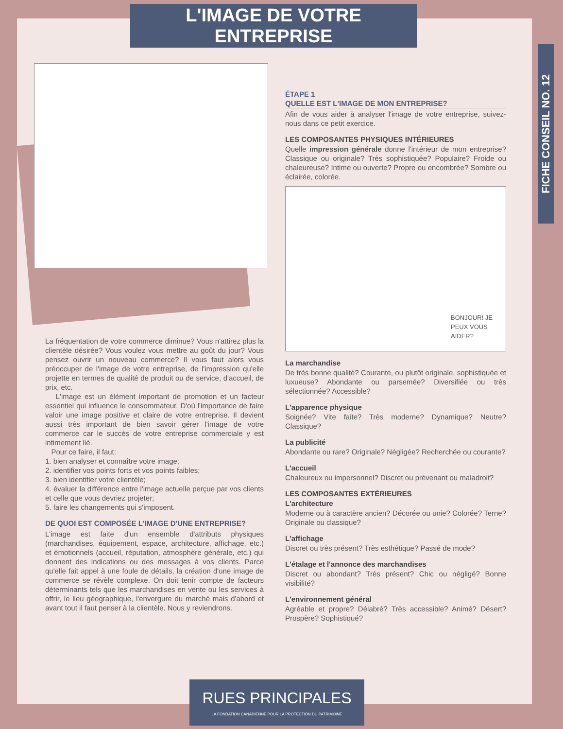L'IMAGE DE VOTRE ENTREPRISE
FICHE CONSEIL NO. 12
La fréquentation de votre commerce diminue? Vous n'attirez plus la clientèle désirée? Vous voulez vous mettre au goût du jour? Vous pensez ouvrir un nouveau commerce? Il vous faut alors vous préoccuper de l'image de votre entreprise, de l'impression qu'elle projette en termes de qualité de produit ou de service, d'accueil, de prix, etc.
L'image est un élément important de promotion et un facteur essentiel qui influence le consommateur. D'où l'importance de faire valoir une image positive et claire de votre entreprise. Il devient aussi très important de bien savoir gérer l'image de votre commerce car le succès de votre entreprise commerciale y est intimement lié.
Pour ce faire, il faut:
1. bien analyser et connaître votre image;
2. identifier vos points forts et vos points faibles;
3. bien identifier votre clientèle;
4. évaluer la différence entre l'image actuelle perçue par vos clients et celle que vous devriez projeter;
5. faire les changements qui s'imposent.
DE QUOI EST COMPOSÉE L'IMAGE D'UNE ENTREPRISE?
L'image est faite d'un ensemble d'attributs physiques (marchandises, équipement, espace, architecture, affichage, etc.) et émotionnels (accueil, réputation, atmosphère générale, etc.) qui donnent des indications ou des messages à vos clients. Parce qu'elle fait appel à une foule de détails, la création d'une image de commerce se révèle complexe. On doit tenir compte de facteurs déterminants tels que les marchandises en vente ou les services à offrir, le lieu géographique, l'envergure du marché mais d'abord et avant tout il faut penser à la clientèle. Nous y reviendrons.
ÉTAPE 1
QUELLE EST L'IMAGE DE MON ENTREPRISE?
Afin de vous aider à analyser l'image de votre entreprise, suivez-nous dans ce petit exercice.
LES COMPOSANTES PHYSIQUES INTÉRIEURES
Quelle impression générale donne l'intérieur de mon entreprise? Classique ou originale? Très sophistiquée? Populaire? Froide ou chaleureuse? Intime ou ouverte? Propre ou encombrée? Sombre ou éclairée, colorée.
BONJOUR! JE PEUX VOUS AIDER?
La marchandise
De très bonne qualité? Courante, ou plutôt originale, sophistiquée et luxueuse? Abondante ou parsemée? Diversifiée ou très sélectionnée? Accessible?
L'apparence physique
Soignée? Vite faite? Très moderne? Dynamique? Neutre? Classique?
La publicité
Abondante ou rare? Originale? Négligée? Recherchée ou courante?
L'accueil
Chaleureux ou impersonnel? Discret ou prévenant ou maladroit?
LES COMPOSANTES EXTÉRIEURES
L'architecture
Moderne ou à caractère ancien? Décorée ou unie? Colorée? Terne? Originale ou classique?
L'affichage
Discret ou très présent? Très esthétique? Passé de mode?
L'étalage et l'annonce des marchandises
Discret ou abondant? Très présent? Chic ou négligé? Bonne visibilité?
L'environnement général
Agréable et propre? Délabré? Très accessible? Animé? Désert? Prospère? Sophistiqué?
RUES PRINCIPALES
LA FONDATION CANADIENNE POUR LA PROTECTION DU PATRIMOINE